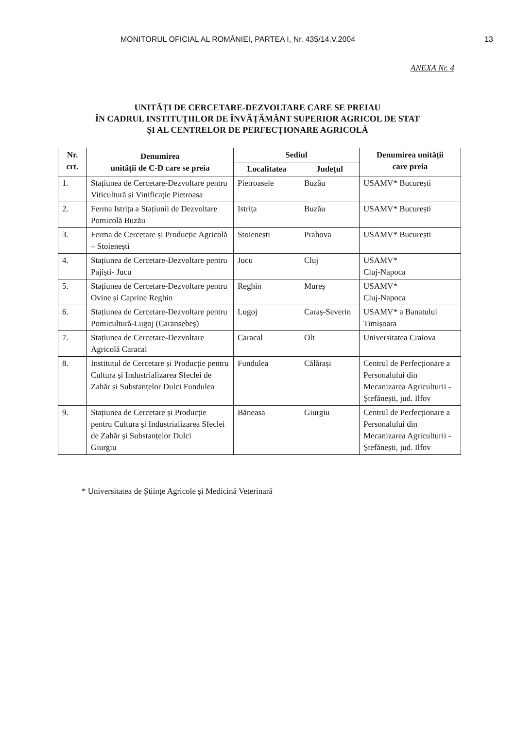MONITORUL OFICIAL AL ROMÂNIEI, PARTEA I, Nr. 435/14.V.2004 13
ANEXA Nr. 4
UNITĂȚI DE CERCETARE-DEZVOLTARE CARE SE PREIAU
ÎN CADRUL INSTITUȚIILOR DE ÎNVĂȚĂMÂNT SUPERIOR AGRICOL DE STAT
ȘI AL CENTRELOR DE PERFECȚIONARE AGRICOLĂ
| Nr. crt. | Denumirea unității de C-D care se preia | Sediul | | Denumirea unității care preia |
| --- | --- | --- | --- | --- |
| | | Localitatea | Județul | |
| 1. | Stațiunea de Cercetare-Dezvoltare pentru Viticultură și Vinificație Pietroasa | Pietroasele | Buzău | USAMV* București |
| 2. | Ferma Istrița a Stațiunii de Dezvoltare Pomicolă Buzău | Istrița | Buzău | USAMV* București |
| 3. | Ferma de Cercetare și Producție Agricolă – Stoienești | Stoienești | Prahova | USAMV* București |
| 4. | Stațiunea de Cercetare-Dezvoltare pentru Pajiști- Jucu | Jucu | Cluj | USAMV* Cluj-Napoca |
| 5. | Stațiunea de Cercetare-Dezvoltare pentru Ovine și Caprine Reghin | Reghin | Mureș | USAMV* Cluj-Napoca |
| 6. | Stațiunea de Cercetare-Dezvoltare pentru Pomicultură-Lugoj (Caransebeș) | Lugoj | Caraș-Severin | USAMV* a Banatului Timișoara |
| 7. | Stațiunea de Cercetare-Dezvoltare Agricolă Caracal | Caracal | Olt | Universitatea Craiova |
| 8. | Institutul de Cercetare și Producție pentru Cultura și Industrializarea Sfeclei de Zahăr și Substanțelor Dulci Fundulea | Fundulea | Călărași | Centrul de Perfecționare a Personalului din Mecanizarea Agriculturii - Ștefănești, jud. Ilfov |
| 9. | Stațiunea de Cercetare și Producție pentru Cultura și Industrializarea Sfeclei de Zahăr și Substanțelor Dulci Giurgiu | Băneasa | Giurgiu | Centrul de Perfecționare a Personalului din Mecanizarea Agriculturii - Ștefănești, jud. Ilfov |
* Universitatea de Științe Agricole și Medicină Veterinară